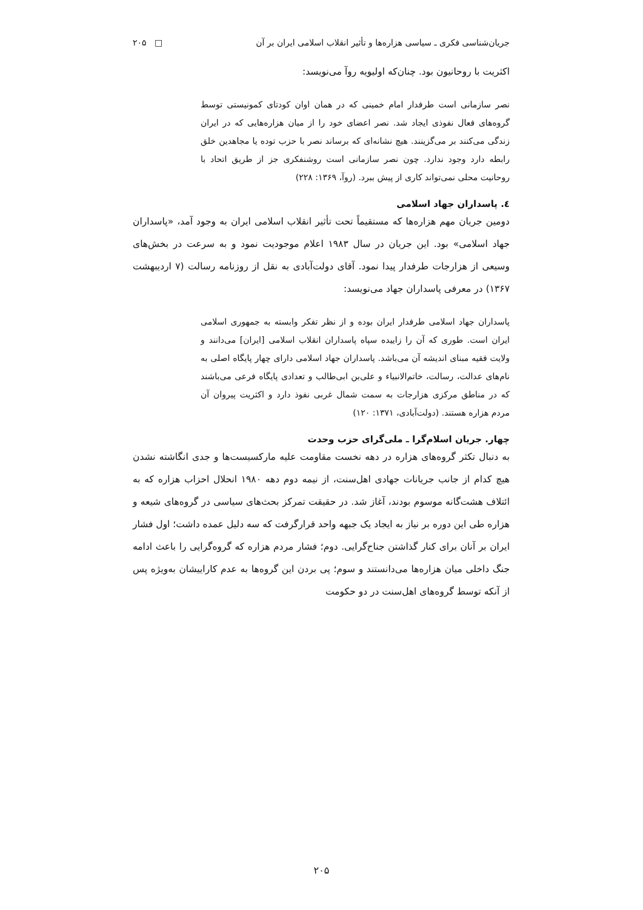جریان‌شناسی فکری ـ سیاسی هزاره‌ها و تأثیر انقلاب اسلامی ایران بر آن □ ۲۰۵
اکثریت با روحانیون بود. چنان‌که اولیویه روآ می‌نویسد:
نصر سازمانی است طرفدار امام خمینی که در همان اوان کودتای کمونیستی توسط گروه‌های فعال نفوذی ایجاد شد. نصر اعضای خود را از میان هزاره‌هایی که در ایران زندگی می‌کنند بر می‌گزینند. هیچ نشانه‌ای که برساند نصر با حزب توده یا مجاهدین خلق رابطه دارد وجود ندارد. چون نصر سازمانی است روشنفکری جز از طریق اتحاد با روحانیت محلی نمی‌تواند کاری از پیش ببرد. (روآ، ۱۳۶۹: ۲۲۸)
٤. پاسداران جهاد اسلامی
دومین جریان مهم هزاره‌ها که مستقیماً تحت تأثیر انقلاب اسلامی ایران به وجود آمد، «پاسداران جهاد اسلامی» بود. این جریان در سال ۱۹۸۳ اعلام موجودیت نمود و به سرعت در بخش‌های وسیعی از هزارجات طرفدار پیدا نمود. آقای دولت‌آبادی به نقل از روزنامه رسالت (۷ اردیبهشت ۱۳۶۷) در معرفی پاسداران جهاد می‌نویسد:
پاسداران جهاد اسلامی طرفدار ایران بوده و از نظر تفکر وابسته به جمهوری اسلامی ایران است. طوری که آن را زاییده سپاه پاسداران انقلاب اسلامی [ایران] می‌دانند و ولایت فقیه مبنای اندیشه آن می‌باشد. پاسداران جهاد اسلامی دارای چهار پایگاه اصلی به نام‌های عدالت، رسالت، خاتم‌الانبیاء و علی‌بن ابی‌طالب و تعدادی پایگاه فرعی می‌باشند که در مناطق مرکزی هزارجات به سمت شمال غربی نفوذ دارد و اکثریت پیروان آن مردم هزاره هستند. (دولت‌آبادی، ۱۳۷۱: ۱۲۰)
چهار. جریان اسلام‌گرا ـ ملی‌گرای حزب وحدت
به دنبال تکثر گروه‌های هزاره در دهه نخست مقاومت علیه مارکسیست‌ها و جدی انگاشته نشدن هیچ کدام از جانب جریانات جهادی اهل‌سنت، از نیمه دوم دهه ۱۹۸۰ انحلال احزاب هزاره که به ائتلاف هشت‌گانه موسوم بودند، آغاز شد. در حقیقت تمرکز بحث‌های سیاسی در گروه‌های شیعه و هزاره طی این دوره بر نیاز به ایجاد یک جبهه واحد قرارگرفت که سه دلیل عمده داشت؛ اول فشار ایران بر آنان برای کنار گذاشتن جناح‌گرایی. دوم؛ فشار مردم هزاره که گروه‌گرایی را باعث ادامه جنگ داخلی میان هزاره‌ها می‌دانستند و سوم؛ پی بردن این گروه‌ها به عدم کاراییشان به‌ویژه پس از آنکه توسط گروه‌های اهل‌سنت در دو حکومت
۲۰۵